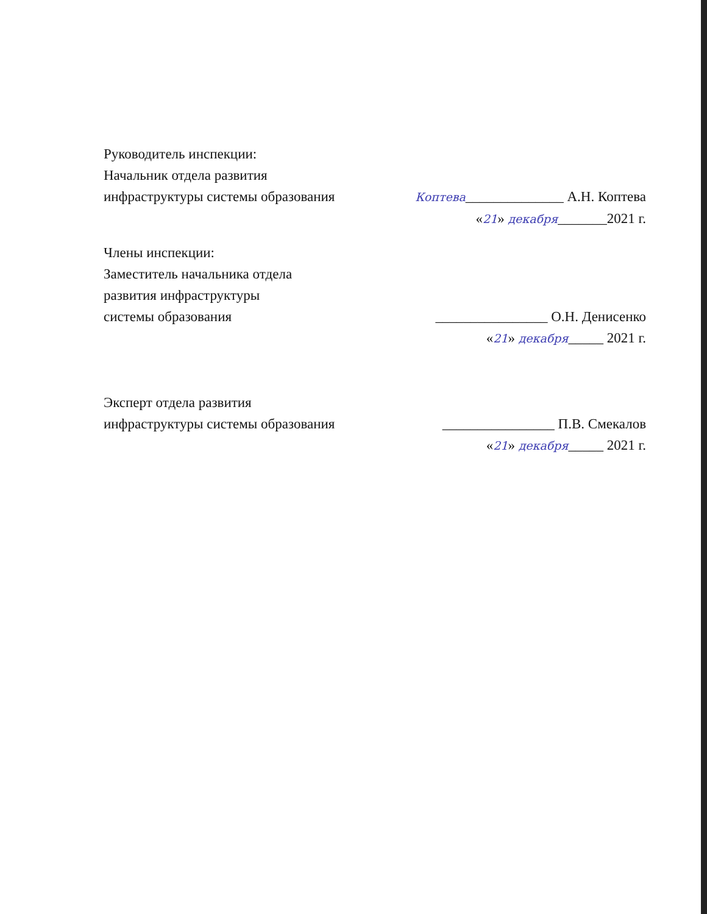Руководитель инспекции:
Начальник отдела развития
инфраструктуры системы образования
Коптева______________ А.Н. Коптева
«21» декабря_______2021 г.
Члены инспекции:
Заместитель начальника отдела
развития инфраструктуры
системы образования
________________ О.Н. Денисенко
«21» декабря_____ 2021 г.
Эксперт отдела развития
инфраструктуры системы образования
________________ П.В. Смекалов
«21» декабря_____ 2021 г.